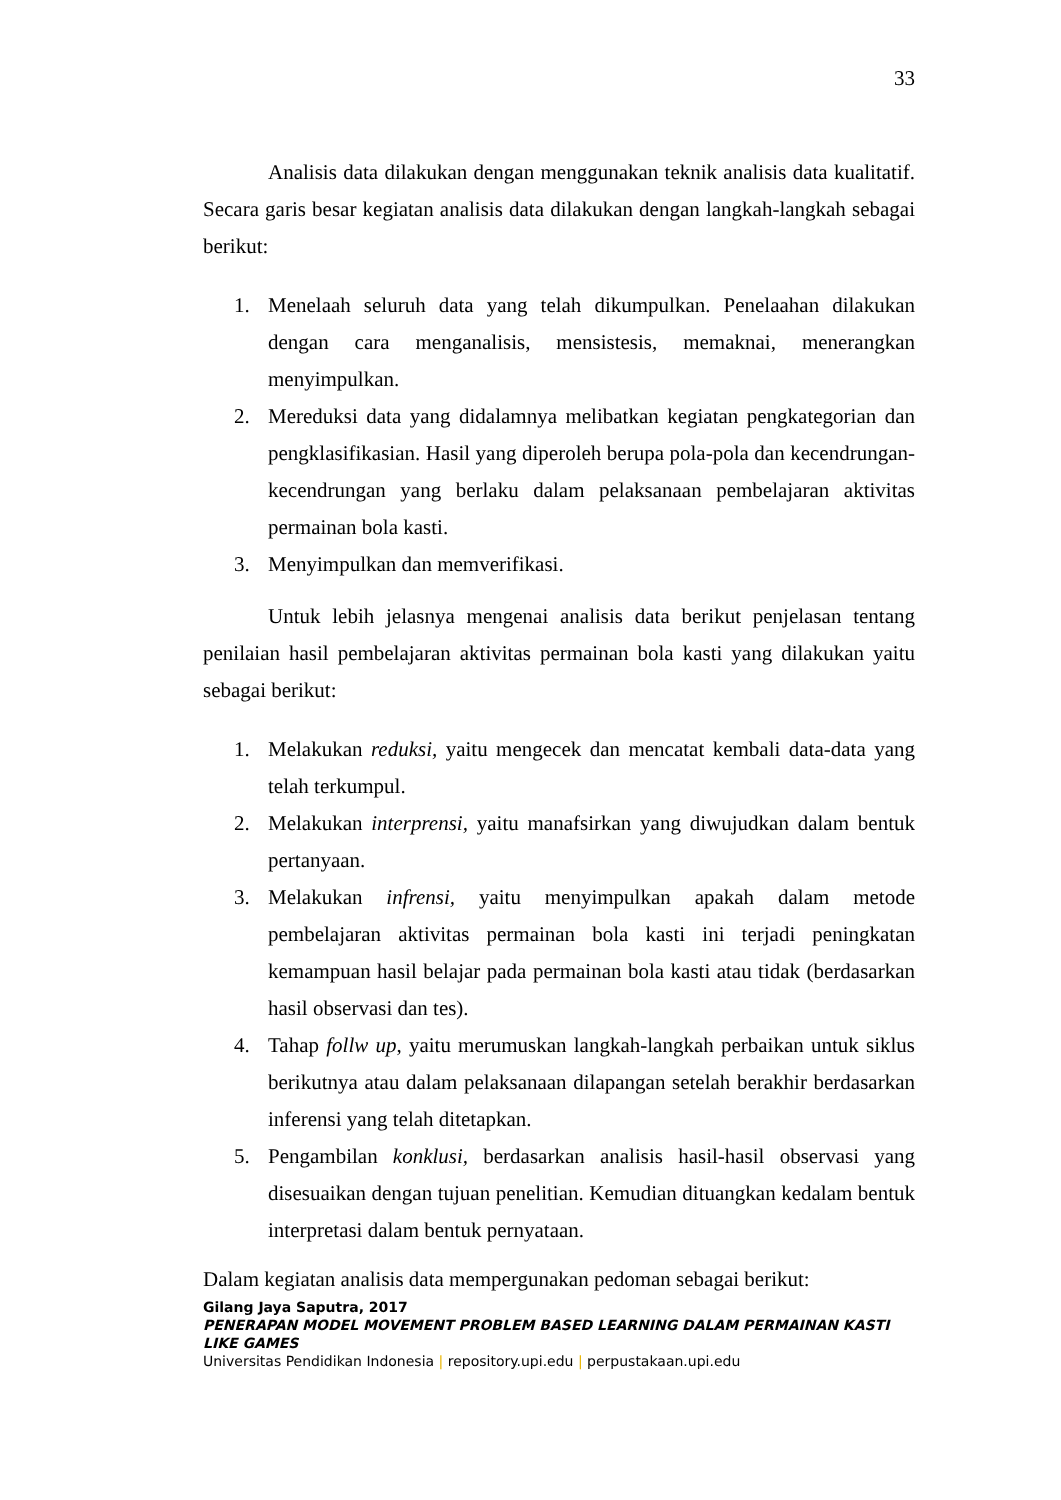33
Analisis data dilakukan dengan menggunakan teknik analisis data kualitatif. Secara garis besar kegiatan analisis data dilakukan dengan langkah-langkah sebagai berikut:
1. Menelaah seluruh data yang telah dikumpulkan. Penelaahan dilakukan dengan cara menganalisis, mensistesis, memaknai, menerangkan menyimpulkan.
2. Mereduksi data yang didalamnya melibatkan kegiatan pengkategorian dan pengklasifikasian. Hasil yang diperoleh berupa pola-pola dan kecendrungan-kecendrungan yang berlaku dalam pelaksanaan pembelajaran aktivitas permainan bola kasti.
3. Menyimpulkan dan memverifikasi.
Untuk lebih jelasnya mengenai analisis data berikut penjelasan tentang penilaian hasil pembelajaran aktivitas permainan bola kasti yang dilakukan yaitu sebagai berikut:
1. Melakukan reduksi, yaitu mengecek dan mencatat kembali data-data yang telah terkumpul.
2. Melakukan interprensi, yaitu manafsirkan yang diwujudkan dalam bentuk pertanyaan.
3. Melakukan infrensi, yaitu menyimpulkan apakah dalam metode pembelajaran aktivitas permainan bola kasti ini terjadi peningkatan kemampuan hasil belajar pada permainan bola kasti atau tidak (berdasarkan hasil observasi dan tes).
4. Tahap follw up, yaitu merumuskan langkah-langkah perbaikan untuk siklus berikutnya atau dalam pelaksanaan dilapangan setelah berakhir berdasarkan inferensi yang telah ditetapkan.
5. Pengambilan konklusi, berdasarkan analisis hasil-hasil observasi yang disesuaikan dengan tujuan penelitian. Kemudian dituangkan kedalam bentuk interpretasi dalam bentuk pernyataan.
Dalam kegiatan analisis data mempergunakan pedoman sebagai berikut:
Gilang Jaya Saputra, 2017
PENERAPAN MODEL MOVEMENT PROBLEM BASED LEARNING DALAM PERMAINAN KASTI LIKE GAMES
Universitas Pendidikan Indonesia | repository.upi.edu | perpustakaan.upi.edu